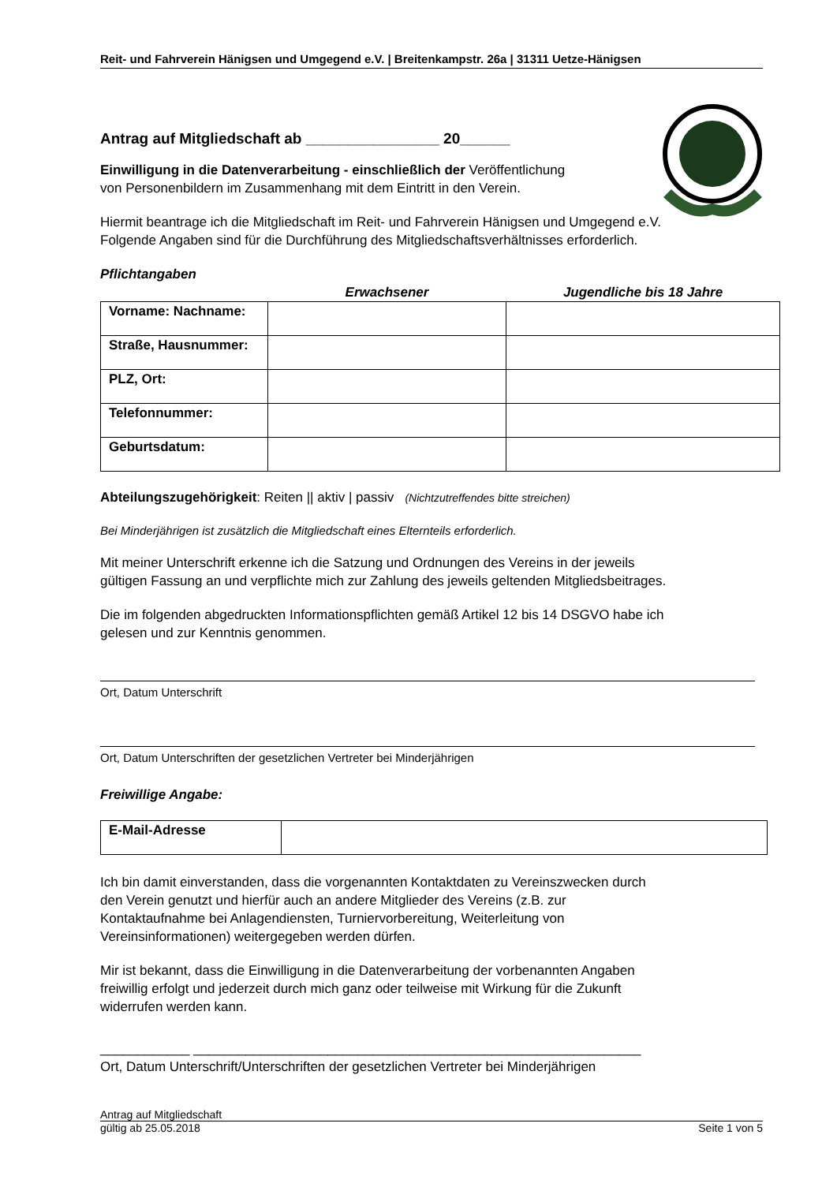Reit- und Fahrverein Hänigsen und Umgegend e.V. | Breitenkampstr. 26a | 31311 Uetze-Hänigsen
Antrag auf Mitgliedschaft ab ________________ 20______
Einwilligung in die Datenverarbeitung - einschließlich der Veröffentlichung
von Personenbildern im Zusammenhang mit dem Eintritt in den Verein.
Hiermit beantrage ich die Mitgliedschaft im Reit- und Fahrverein Hänigsen und Umgegend e.V.
Folgende Angaben sind für die Durchführung des Mitgliedschaftsverhältnisses erforderlich.
Pflichtangaben
| | Erwachsener | Jugendliche bis 18 Jahre |
| --- | --- | --- |
| Vorname: Nachname: | | |
| Straße, Hausnummer: | | |
| PLZ, Ort: | | |
| Telefonnummer: | | |
| Geburtsdatum: | | |
Abteilungszugehörigkeit: Reiten || aktiv | passiv (Nichtzutreffendes bitte streichen)
Bei Minderjährigen ist zusätzlich die Mitgliedschaft eines Elternteils erforderlich.
Mit meiner Unterschrift erkenne ich die Satzung und Ordnungen des Vereins in der jeweils
gültigen Fassung an und verpflichte mich zur Zahlung des jeweils geltenden Mitgliedsbeitrages.
Die im folgenden abgedruckten Informationspflichten gemäß Artikel 12 bis 14 DSGVO habe ich
gelesen und zur Kenntnis genommen.
Ort, Datum Unterschrift
Ort, Datum Unterschriften der gesetzlichen Vertreter bei Minderjährigen
Freiwillige Angabe:
| E-Mail-Adresse | |
Ich bin damit einverstanden, dass die vorgenannten Kontaktdaten zu Vereinszwecken durch
den Verein genutzt und hierfür auch an andere Mitglieder des Vereins (z.B. zur
Kontaktaufnahme bei Anlagendiensten, Turniervorbereitung, Weiterleitung von
Vereinsinformationen) weitergegeben werden dürfen.
Mir ist bekannt, dass die Einwilligung in die Datenverarbeitung der vorbenannten Angaben
freiwillig erfolgt und jederzeit durch mich ganz oder teilweise mit Wirkung für die Zukunft
widerrufen werden kann.
____________ ____________________________________________________________
Ort, Datum Unterschrift/Unterschriften der gesetzlichen Vertreter bei Minderjährigen
Antrag auf Mitgliedschaft
gültig ab 25.05.2018 Seite 1 von 5